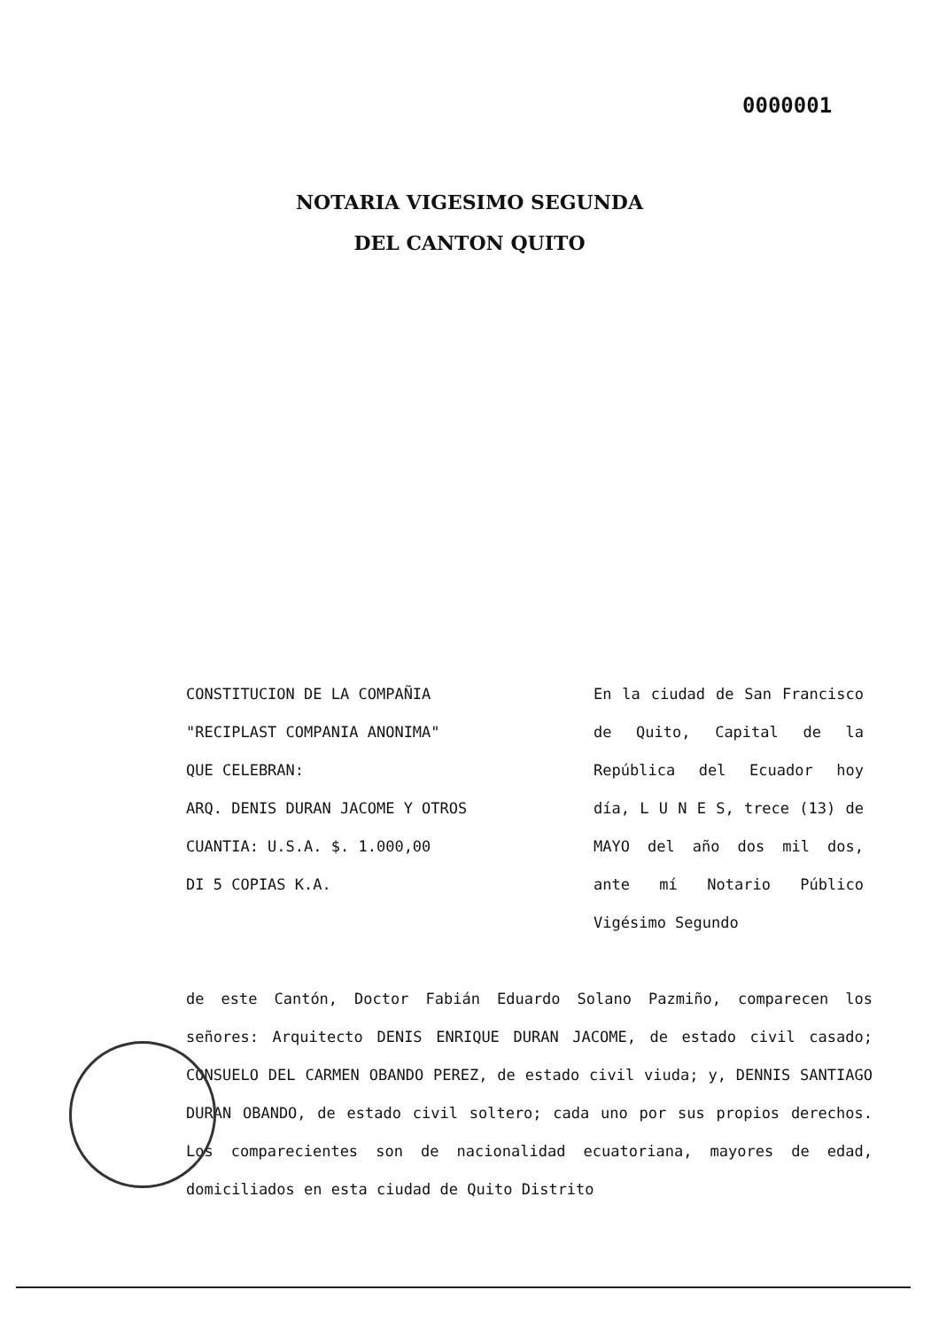0000001
NOTARIA VIGESIMO SEGUNDA
DEL CANTON QUITO
CONSTITUCION DE LA COMPAÑIA
"RECIPLAST COMPANIA ANONIMA"
QUE CELEBRAN:
ARQ. DENIS DURAN JACOME Y OTROS
CUANTIA: U.S.A. $. 1.000,00
DI 5 COPIAS K.A.
En la ciudad de San Francisco de Quito, Capital de la República del Ecuador hoy día, L U N E S, trece (13) de MAYO del año dos mil dos, ante mí Notario Público Vigésimo Segundo
de este Cantón, Doctor Fabián Eduardo Solano Pazmiño, comparecen los señores: Arquitecto DENIS ENRIQUE DURAN JACOME, de estado civil casado; CONSUELO DEL CARMEN OBANDO PEREZ, de estado civil viuda; y, DENNIS SANTIAGO DURAN OBANDO, de estado civil soltero; cada uno por sus propios derechos. Los comparecientes son de nacionalidad ecuatoriana, mayores de edad, domiciliados en esta ciudad de Quito Distrito